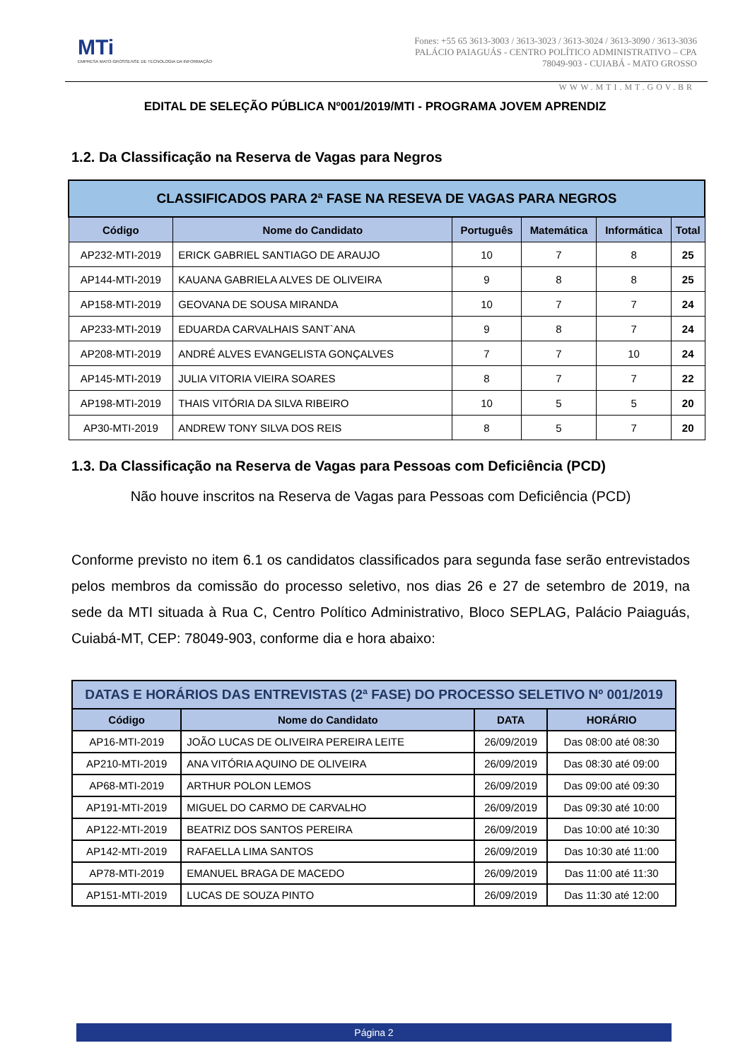MTi
EMPRESA MATO-GROSSENSE DE TECNOLOGIA DA INFORMAÇÃO
Fones: +55 65 3613-3003 / 3613-3023 / 3613-3024 / 3613-3090 / 3613-3036
PALÁCIO PAIAGUÁS - CENTRO POLÍTICO ADMINISTRATIVO – CPA
78049-903 - CUIABÁ - MATO GROSSO
WWW.MTI.MT.GOV.BR
EDITAL DE SELEÇÃO PÚBLICA Nº001/2019/MTI - PROGRAMA JOVEM APRENDIZ
1.2. Da Classificação na Reserva de Vagas para Negros
| CLASSIFICADOS PARA 2ª FASE NA RESEVA DE VAGAS PARA NEGROS | | | | | |
| --- | --- | --- | --- | --- | --- |
| Código | Nome do Candidato | Português | Matemática | Informática | Total |
| AP232-MTI-2019 | ERICK GABRIEL SANTIAGO DE ARAUJO | 10 | 7 | 8 | 25 |
| AP144-MTI-2019 | KAUANA GABRIELA ALVES DE OLIVEIRA | 9 | 8 | 8 | 25 |
| AP158-MTI-2019 | GEOVANA DE SOUSA MIRANDA | 10 | 7 | 7 | 24 |
| AP233-MTI-2019 | EDUARDA CARVALHAIS SANT`ANA | 9 | 8 | 7 | 24 |
| AP208-MTI-2019 | ANDRÉ ALVES EVANGELISTA GONÇALVES | 7 | 7 | 10 | 24 |
| AP145-MTI-2019 | JULIA VITORIA VIEIRA SOARES | 8 | 7 | 7 | 22 |
| AP198-MTI-2019 | THAIS VITÓRIA DA SILVA RIBEIRO | 10 | 5 | 5 | 20 |
| AP30-MTI-2019 | ANDREW TONY SILVA DOS REIS | 8 | 5 | 7 | 20 |
1.3. Da Classificação na Reserva de Vagas para Pessoas com Deficiência (PCD)
Não houve inscritos na Reserva de Vagas para Pessoas com Deficiência (PCD)
Conforme previsto no item 6.1 os candidatos classificados para segunda fase serão entrevistados pelos membros da comissão do processo seletivo, nos dias 26 e 27 de setembro de 2019, na sede da MTI situada à Rua C, Centro Político Administrativo, Bloco SEPLAG, Palácio Paiaguás, Cuiabá-MT, CEP: 78049-903, conforme dia e hora abaixo:
| DATAS E HORÁRIOS DAS ENTREVISTAS (2ª FASE) DO PROCESSO SELETIVO Nº 001/2019 | | | |
| --- | --- | --- | --- |
| Código | Nome do Candidato | DATA | HORÁRIO |
| AP16-MTI-2019 | JOÃO LUCAS DE OLIVEIRA PEREIRA LEITE | 26/09/2019 | Das 08:00 até 08:30 |
| AP210-MTI-2019 | ANA VITÓRIA AQUINO DE OLIVEIRA | 26/09/2019 | Das 08:30 até 09:00 |
| AP68-MTI-2019 | ARTHUR POLON LEMOS | 26/09/2019 | Das 09:00 até 09:30 |
| AP191-MTI-2019 | MIGUEL DO CARMO DE CARVALHO | 26/09/2019 | Das 09:30 até 10:00 |
| AP122-MTI-2019 | BEATRIZ DOS SANTOS PEREIRA | 26/09/2019 | Das 10:00 até 10:30 |
| AP142-MTI-2019 | RAFAELLA LIMA SANTOS | 26/09/2019 | Das 10:30 até 11:00 |
| AP78-MTI-2019 | EMANUEL BRAGA DE MACEDO | 26/09/2019 | Das 11:00 até 11:30 |
| AP151-MTI-2019 | LUCAS DE SOUZA PINTO | 26/09/2019 | Das 11:30 até 12:00 |
Página 2